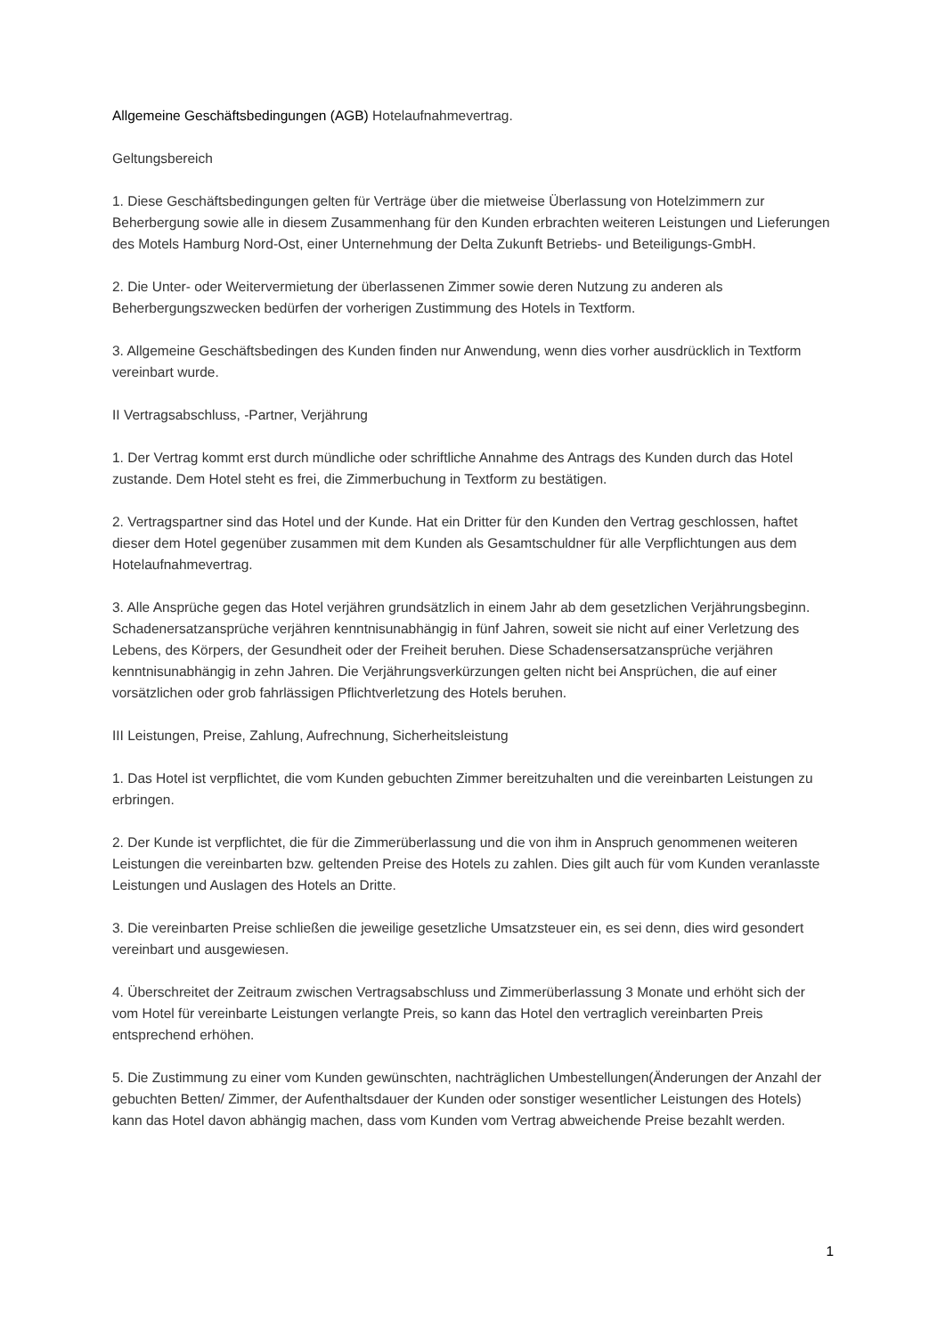Allgemeine Geschäftsbedingungen (AGB) Hotelaufnahmevertrag.
Geltungsbereich
1. Diese Geschäftsbedingungen gelten für Verträge über die mietweise Überlassung von Hotelzimmern zur Beherbergung sowie alle in diesem Zusammenhang für den Kunden erbrachten weiteren Leistungen und Lieferungen des Motels Hamburg Nord-Ost, einer Unternehmung der Delta Zukunft Betriebs- und Beteiligungs-GmbH.
2. Die Unter- oder Weitervermietung der überlassenen Zimmer sowie deren Nutzung zu anderen als Beherbergungszwecken bedürfen der vorherigen Zustimmung des Hotels in Textform.
3. Allgemeine Geschäftsbedingen des Kunden finden nur Anwendung, wenn dies vorher ausdrücklich in Textform vereinbart wurde.
II Vertragsabschluss, -Partner, Verjährung
1. Der Vertrag kommt erst durch mündliche oder schriftliche Annahme des Antrags des Kunden durch das Hotel zustande. Dem Hotel steht es frei, die Zimmerbuchung in Textform zu bestätigen.
2. Vertragspartner sind das Hotel und der Kunde. Hat ein Dritter für den Kunden den Vertrag geschlossen, haftet dieser dem Hotel gegenüber zusammen mit dem Kunden als Gesamtschuldner für alle Verpflichtungen aus dem Hotelaufnahmevertrag.
3. Alle Ansprüche gegen das Hotel verjähren grundsätzlich in einem Jahr ab dem gesetzlichen Verjährungsbeginn. Schadenersatzansprüche verjähren kenntnisunabhängig in fünf Jahren, soweit sie nicht auf einer Verletzung des Lebens, des Körpers, der Gesundheit oder der Freiheit beruhen. Diese Schadensersatzansprüche verjähren kenntnisunabhängig in zehn Jahren. Die Verjährungsverkürzungen gelten nicht bei Ansprüchen, die auf einer vorsätzlichen oder grob fahrlässigen Pflichtverletzung des Hotels beruhen.
III Leistungen, Preise, Zahlung, Aufrechnung, Sicherheitsleistung
1. Das Hotel ist verpflichtet, die vom Kunden gebuchten Zimmer bereitzuhalten und die vereinbarten Leistungen zu erbringen.
2. Der Kunde ist verpflichtet, die für die Zimmerüberlassung und die von ihm in Anspruch genommenen weiteren Leistungen die vereinbarten bzw. geltenden Preise des Hotels zu zahlen. Dies gilt auch für vom Kunden veranlasste Leistungen und Auslagen des Hotels an Dritte.
3. Die vereinbarten Preise schließen die jeweilige gesetzliche Umsatzsteuer ein, es sei denn, dies wird gesondert vereinbart und ausgewiesen.
4. Überschreitet der Zeitraum zwischen Vertragsabschluss und Zimmerüberlassung 3 Monate und erhöht sich der vom Hotel für vereinbarte Leistungen verlangte Preis, so kann das Hotel den vertraglich vereinbarten Preis entsprechend erhöhen.
5. Die Zustimmung zu einer vom Kunden gewünschten, nachträglichen Umbestellungen(Änderungen der Anzahl der gebuchten Betten/ Zimmer, der Aufenthaltsdauer der Kunden oder sonstiger wesentlicher Leistungen des Hotels) kann das Hotel davon abhängig machen, dass vom Kunden vom Vertrag abweichende Preise bezahlt werden.
1